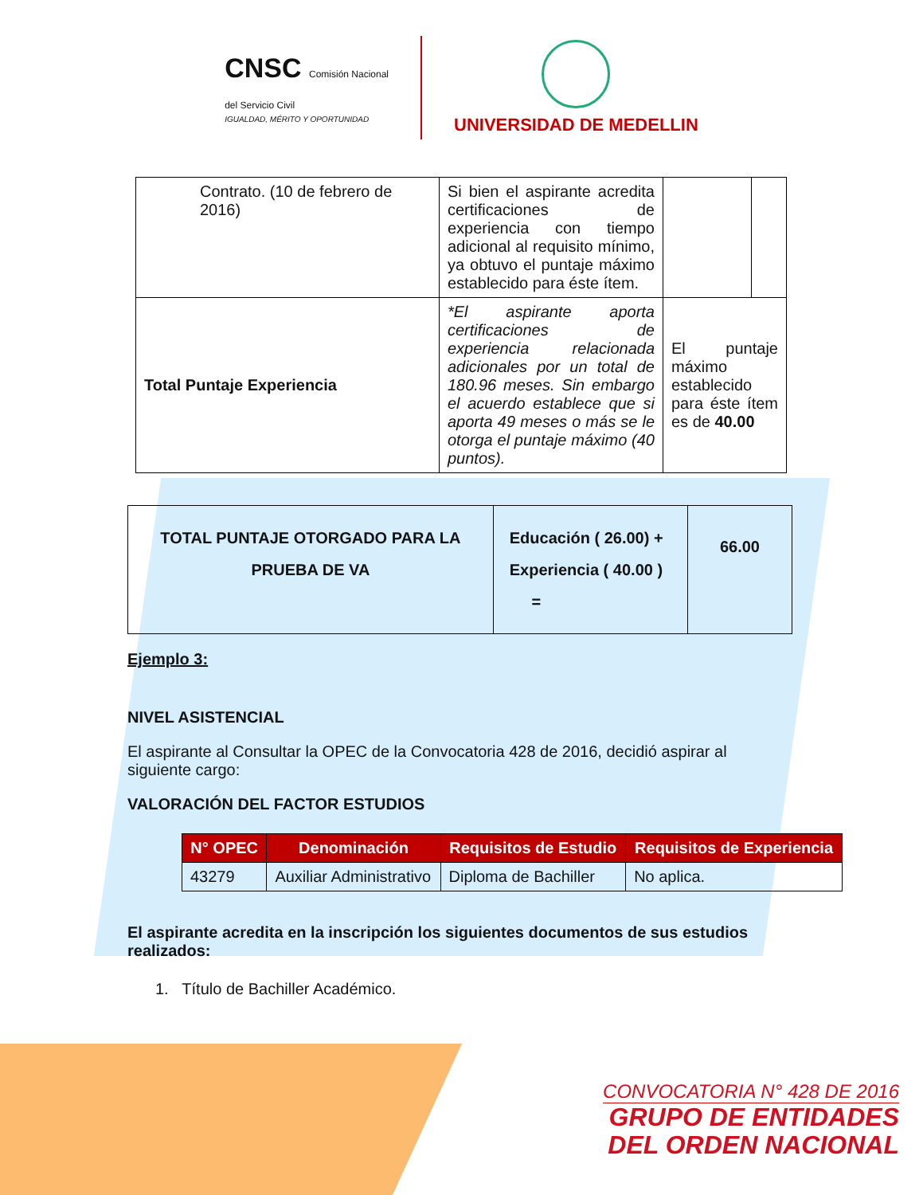CNSC Comisión Nacional
del Servicio Civil
IGUALDAD, MÉRITO Y OPORTUNIDAD
UNIVERSIDAD DE MEDELLIN
| Contrato. (10 de febrero de 2016) | Si bien el aspirante acredita certificaciones de experiencia con tiempo adicional al requisito mínimo, ya obtuvo el puntaje máximo establecido para éste ítem. | | |
| Total Puntaje Experiencia | *El aspirante aporta certificaciones de experiencia relacionada adicionales por un total de 180.96 meses. Sin embargo el acuerdo establece que si aporta 49 meses o más se le otorga el puntaje máximo (40 puntos). | El puntaje máximo establecido para éste ítem es de 40.00 | |
| TOTAL PUNTAJE OTORGADO PARA LA PRUEBA DE VA | Educación ( 26.00) + Experiencia ( 40.00 ) = | 66.00 |
Ejemplo 3:
NIVEL ASISTENCIAL
El aspirante al Consultar la OPEC de la Convocatoria 428 de 2016, decidió aspirar al siguiente cargo:
VALORACIÓN DEL FACTOR ESTUDIOS
| N° OPEC | Denominación | Requisitos de Estudio | Requisitos de Experiencia |
| --- | --- | --- | --- |
| 43279 | Auxiliar Administrativo | Diploma de Bachiller | No aplica. |
El aspirante acredita en la inscripción los siguientes documentos de sus estudios realizados:
1. Título de Bachiller Académico.
CONVOCATORIA N° 428 DE 2016
GRUPO DE ENTIDADES
DEL ORDEN NACIONAL